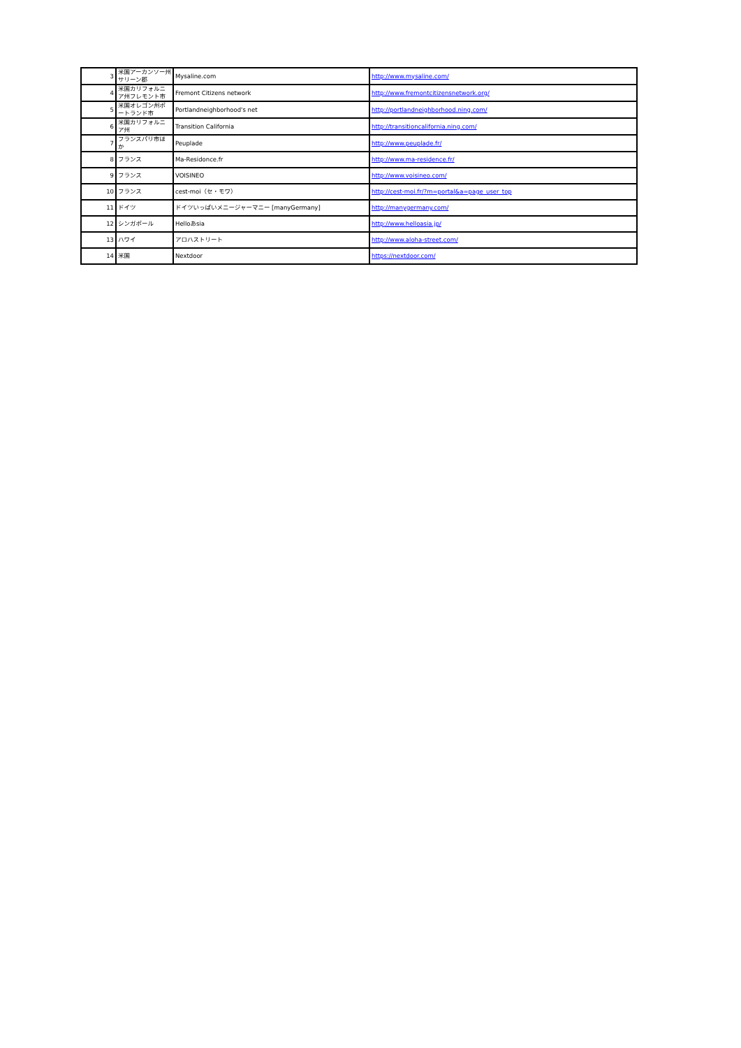| 3 | 米国アーカンソー州サリーン郡 | Mysaline.com | http://www.mysaline.com/ |
| 4 | 米国カリフォルニア州フレモント市 | Fremont Citizens network | http://www.fremontcitizensnetwork.org/ |
| 5 | 米国オレゴン州ポートランド市 | Portlandneighborhood's net | http://portlandneighborhood.ning.com/ |
| 6 | 米国カリフォルニア州 | Transition California | http://transitioncalifornia.ning.com/ |
| 7 | フランスパリ市ほか | Peuplade | http://www.peuplade.fr/ |
| 8 | フランス | Ma-Residonce.fr | http://www.ma-residence.fr/ |
| 9 | フランス | VOISINEO | http://www.voisineo.com/ |
| 10 | フランス | cest-moi（セ・モワ） | http://cest-moi.fr/?m=portal&a=page_user_top |
| 11 | ドイツ | ドイツいっぱいメニージャーマニー [manyGermany] | http://manygermany.com/ |
| 12 | シンガポール | Helloあsia | http://www.helloasia.jp/ |
| 13 | ハワイ | アロハストリート | http://www.aloha-street.com/ |
| 14 | 米国 | Nextdoor | https://nextdoor.com/ |